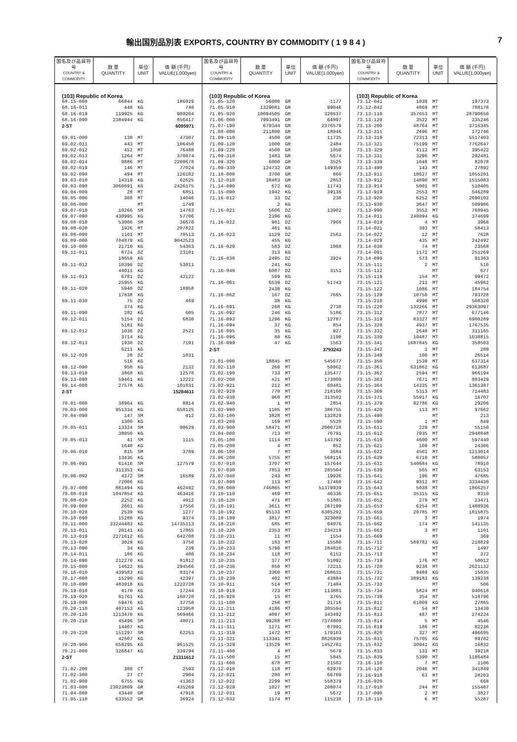輸出国別品別表 EXPORTS, COUNTRY BY COMMODITY ( 1 9 8 4 ) 7
| 国名及び品目符号 COUNTRY & COMMODITY | 数 量 QUANTITY | 単位 UNIT | 価 額 (千円) VALUE(1,000yen) |
| --- | --- | --- | --- |
| (103) Republic of Korea | | | |
| 68.15-000 | 66844 | KG | 186029 |
| 68.16-011 | 440 | KG | 740 |
| 68.16-019 | 119925 | KG | 989204 |
| 68.16-090 | 2384944 | KG | 856417 |
| 2-ST | | | 6095971 |
| 69.01-000 | 130 | MT | 47307 |
| 69.02-011 | 443 | MT | 106450 |
| 69.02-012 | 452 | MT | 76488 |
| 69.02-013 | 1264 | MT | 370074 |
| 69.02-014 | 9886 | MT | 2200678 |
| 69.02-019 | 146 | MT | 77024 |
| 69.02-090 | 494 | MT | 126182 |
| 69.03-010 | 14319 | KG | 62625 |
| 69.03-090 | 3060691 | KG | 2426175 |
| 69.04-000 | 28 | MT | 6851 |
| 69.05-000 | 308 | MT | 14046 |
| 69.06-000 | | MT | 1749 |
| 69.07-010 | 10266 | SM | 14763 |
| 69.07-090 | 430995 | KG | 57706 |
| 69.08-010 | 53006 | SM | 36670 |
| 69.08-020 | 1926 | MT | 207822 |
| 69.08-090 | 1101 | MT | 70513 |
| 69.09-000 | 704879 | KG | 9042523 |
| 69.10-000 | 21710 | KG | 54363 |
| 69.11-011 | 8724 | DZ | 23101 |
| | 18659 | KG | |
| 69.11-012 | 10390 | DZ | 53011 |
| | 44011 | KG | |
| 69.11-013 | 6781 | DZ | 42122 |
| | 25955 | KG | |
| 69.11-020 | 5940 | DZ | 18958 |
| | 17838 | KG | |
| 69.11-030 | 75 | DZ | 469 |
| | 374 | KG | |
| 69.11-090 | 282 | KG | 605 |
| 69.12-011 | 5154 | DZ | 6830 |
| | 5181 | KG | |
| 69.12-012 | 1036 | DZ | 2521 |
| | 3714 | KG | |
| 69.12-013 | 1930 | DZ | 7191 |
| | 6211 | KG | |
| 69.12-020 | 28 | DZ | 1031 |
| | 516 | KG | |
| 69.12-090 | 958 | KG | 2132 |
| 69.13-010 | 3868 | KG | 12578 |
| 69.13-090 | 59461 | KG | 12222 |
| 69.14-000 | 27578 | KG | 101831 |
| 2-ST | | | 15284611 |
| 70.01-000 | 38964 | KG | 8814 |
| 70.03-000 | 951334 | KG | 658125 |
| 70.04-090 | 147 | SM | 412 |
| | 1300 | KG | |
| 70.05-011 | 13324 | SM | 90629 |
| | 38050 | KG | |
| 70.05-013 | 41 | SM | 1115 |
| | 1640 | KG | |
| 70.06-010 | 815 | SM | 3789 |
| | 13436 | KG | |
| 70.06-091 | 61416 | SM | 127579 |
| | 311353 | KG | |
| 70.06-092 | 4372 | SM | 16589 |
| | 72006 | KG | |
| 70.07-000 | 861494 | KG | 462492 |
| 70.08-010 | 1047854 | KG | 463416 |
| 70.08-020 | 2252 | KG | 4912 |
| 70.09-000 | 2661 | KG | 17556 |
| 70.10-020 | 2539 | KG | 1277 |
| 70.10-090 | 15280 | KG | 9374 |
| 70.11-000 | 33244483 | KG | 14735113 |
| 70.13-011 | 20141 | KG | 17865 |
| 70.13-019 | 2271612 | KG | 642708 |
| 70.13-020 | 3029 | KG | 3750 |
| 70.13-090 | 34 | KG | 239 |
| 70.14-011 | 186 | KG | 400 |
| 70.14-090 | 212270 | KG | 81812 |
| 70.15-000 | 14622 | KG | 294566 |
| 70.16-010 | 439583 | KG | 83174 |
| 70.17-000 | 15290 | KG | 42397 |
| 70.18-090 | 483918 | KG | 1222728 |
| 70.19-010 | 4170 | KG | 17244 |
| 70.19-020 | 61761 | KG | 160720 |
| 70.19-090 | 59476 | KG | 37750 |
| 70.20-110 | 407153 | KG | 123958 |
| 70.20-120 | 1213470 | KG | 569466 |
| 70.20-210 | 45496 | SM | 48071 |
| | 14407 | KG | |
| 70.20-220 | 151297 | SM | 62253 |
| | 42507 | KG | |
| 70.20-900 | 658295 | KG | 961525 |
| 70.21-000 | 326847 | KG | 339794 |
| 2-ST | | | 21311612 |
| 71.02-200 | 388 | CT | 2593 |
| 71.02-300 | 27 | CT | 2904 |
| 71.02-900 | 6755 | KG | 41363 |
| 71.03-000 | 23023809 | GR | 435269 |
| 71.04-000 | 43440 | GR | 47918 |
| 71.05-110 | 633552 | GR | 36924 |
| 国名及び品目符号 COUNTRY & COMMODITY | 数 量 QUANTITY | 単位 UNIT | 価 額 (千円) VALUE(1,000yen) |
| --- | --- | --- | --- |
| (103) Republic of Korea | | | |
| 71.05-120 | 56000 | GR | 1177 |
| 71.05-910 | 1329081 | GR | 99046 |
| 71.05-920 | 10094505 | GR | 320637 |
| 71.06-000 | 7993491 | GR | 64897 |
| 71.07-190 | 679344 | GR | 2376579 |
| 71.08-000 | 211800 | GR | 18046 |
| 71.09-110 | 4500 | GR | 11735 |
| 71.09-120 | 1000 | GR | 2484 |
| 71.09-220 | 4500 | GR | 1050 |
| 71.09-310 | 1483 | GR | 5674 |
| 71.09-320 | 6000 | GR | 3525 |
| 71.09-330 | 124732 | GR | 149359 |
| 71.10-000 | 3700 | GR | 860 |
| 71.12-010 | 38483 | GR | 2853 |
| 71.14-090 | 672 | KG | 11743 |
| 71.15-090 | 1942 | KG | 39136 |
| 71.16-012 | 33 | DZ | 238 |
| | 2 | KG | |
| 71.16-021 | 5606 | DZ | 13902 |
| | 2396 | KG | |
| 71.16-022 | 981 | DZ | 7966 |
| | 461 | KG | |
| 71.16-023 | 1129 | DZ | 2561 |
| | 455 | KG | |
| 71.16-029 | 583 | DZ | 1068 |
| | 313 | KG | |
| 71.16-030 | 2495 | DZ | 3924 |
| | 241 | KG | |
| 71.16-040 | 6087 | DZ | 3151 |
| | 599 | KG | |
| 71.16-061 | 6539 | DZ | 51743 |
| | 2430 | KG | |
| 71.16-062 | 167 | DZ | 7665 |
| | 38 | KG | |
| 71.16-091 | 268 | KG | 2738 |
| 71.16-092 | 246 | KG | 5186 |
| 71.16-093 | 1296 | KG | 12787 |
| 71.16-094 | 37 | KG | 854 |
| 71.16-095 | 35 | KG | 927 |
| 71.16-096 | 80 | KG | 1198 |
| 71.16-099 | 47 | KG | 1563 |
| 2-ST | | | 3793243 |
| 73.01-000 | 18845 | MT | 545677 |
| 73.02-110 | 260 | MT | 50062 |
| 73.02-190 | 733 | MT | 135477 |
| 73.02-200 | 421 | MT | 173009 |
| 73.02-921 | 212 | MT | 60481 |
| 73.02-929 | 770 | MT | 218160 |
| 73.02-930 | 960 | MT | 313502 |
| 73.02-940 | 1 | MT | 2854 |
| 73.02-990 | 1105 | MT | 386755 |
| 73.03-100 | 3828 | MT | 132829 |
| 73.03-200 | 169 | MT | 5520 |
| 73.03-900 | 58471 | MT | 2000728 |
| 73.04-000 | 713 | MT | 76791 |
| 73.05-100 | 1114 | MT | 143792 |
| 73.05-200 | 4 | MT | 852 |
| 73.06-100 | 7 | MT | 3684 |
| 73.06-200 | 5755 | MT | 568116 |
| 73.07-010 | 3707 | MT | 157644 |
| 73.07-030 | 7853 | MT | 285504 |
| 73.07-040 | 243 | MT | 19926 |
| 73.07-090 | 113 | MT | 17460 |
| 73.08-000 | 746865 | MT | 51379939 |
| 73.10-110 | 469 | MT | 46336 |
| 73.10-120 | 471 | MT | 51885 |
| 73.10-191 | 3611 | MT | 267199 |
| 73.10-192 | 95133 | MT | 6305292 |
| 73.10-199 | 3817 | MT | 323089 |
| 73.10-210 | 685 | MT | 64076 |
| 73.10-220 | 2353 | MT | 234219 |
| 73.10-231 | 11 | MT | 1554 |
| 73.10-232 | 183 | MT | 15580 |
| 73.10-233 | 5790 | MT | 284816 |
| 73.10-234 | 118 | MT | 6153 |
| 73.10-235 | 377 | MT | 51092 |
| 73.10-236 | 850 | MT | 72211 |
| 73.10-237 | 3360 | MT | 268631 |
| 73.10-239 | 402 | MT | 43884 |
| 73.10-911 | 514 | MT | 71404 |
| 73.10-919 | 723 | MT | 113881 |
| 73.10-920 | 15 | MT | 3765 |
| 73.11-100 | 250 | MT | 21716 |
| 73.11-211 | 4186 | MT | 305594 |
| 73.11-212 | 4097 | MT | 343492 |
| 73.11-213 | 99288 | MT | 7374809 |
| 73.11-311 | 1271 | MT | 87091 |
| 73.11-319 | 1472 | MT | 179103 |
| 73.11-321 | 113341 | MT | 8826939 |
| 73.11-329 | 13529 | MT | 1452701 |
| 73.11-400 | 4 | MT | 5679 |
| 73.11-500 | 15 | MT | 5845 |
| 73.11-600 | 678 | MT | 21503 |
| 73.12-010 | 118 | MT | 62970 |
| 73.12-021 | 280 | MT | 66769 |
| 73.12-022 | 2299 | MT | 558379 |
| 73.12-029 | 1027 | MT | 208074 |
| 73.12-031 | 19 | MT | 5672 |
| 73.12-032 | 1174 | MT | 115238 |
| 国名及び品目符号 COUNTRY & COMMODITY | 数 量 QUANTITY | 単位 UNIT | 価 額 (千円) VALUE(1,000yen) |
| --- | --- | --- | --- |
| (103) Republic of Korea | | | |
| 73.12-041 | 1039 | MT | 197373 |
| 73.12-042 | 4869 | MT | 788178 |
| 73.13-110 | 357653 | MT | 28790650 |
| 73.13-120 | 3522 | MT | 235246 |
| 73.13-200 | 48764 | MT | 3716345 |
| 73.13-311 | 2496 | MT | 172746 |
| 73.13-319 | 72313 | MT | 5517403 |
| 73.13-321 | 75199 | MT | 7762647 |
| 73.13-329 | 4112 | MT | 395422 |
| 73.13-331 | 3296 | MT | 292481 |
| 73.13-339 | 1048 | MT | 82078 |
| 73.13-490 | 143 | MT | 27892 |
| 73.13-911 | 10627 | MT | 1055201 |
| 73.13-912 | 14890 | MT | 1515083 |
| 73.13-914 | 5001 | MT | 510405 |
| 73.13-919 | 2553 | MT | 546289 |
| 73.13-920 | 6252 | MT | 2690102 |
| 73.13-930 | 3647 | MT | 509986 |
| 73.13-990 | 3552 | MT | 760945 |
| 73.14-011 | 240094 | KG | 374699 |
| 73.14-019 | 4 | MT | 3968 |
| 73.14-021 | 393 | MT | 58413 |
| 73.14-022 | 12 | MT | 7628 |
| 73.14-029 | 435 | MT | 242492 |
| 73.14-030 | 74 | MT | 23568 |
| 73.14-091 | 1172 | MT | 251269 |
| 73.14-099 | 573 | MT | 91363 |
| 73.15-111 | 2 | MT | 510 |
| 73.15-112 | | MT | 677 |
| 73.15-119 | 154 | MT | 99472 |
| 73.15-121 | 211 | MT | 45962 |
| 73.15-122 | 1086 | MT | 184754 |
| 73.15-129 | 10750 | MT | 793728 |
| 73.15-210 | 4990 | MT | 508320 |
| 73.15-220 | 132266 | MT | 29363097 |
| 73.15-312 | 7877 | MT | 677146 |
| 73.15-319 | 83327 | MT | 6900289 |
| 73.15-320 | 4937 | MT | 1767535 |
| 73.15-332 | 2648 | MT | 311165 |
| 73.15-339 | 10487 | MT | 1038815 |
| 73.15-341 | 1687845 | KG | 358503 |
| 73.15-342 | 1 | MT | 280 |
| 73.15-349 | 100 | MT | 26514 |
| 73.15-350 | 1539 | MT | 637314 |
| 73.15-361 | 631862 | KG | 613687 |
| 73.15-362 | 2594 | MT | 966194 |
| 73.15-363 | 7671 | MT | 883429 |
| 73.15-364 | 14335 | MT | 1361387 |
| 73.15-369 | 5313 | MT | 714483 |
| 73.15-371 | 55917 | KG | 16707 |
| 73.15-379 | 92786 | KG | 29206 |
| 73.15-420 | 113 | MT | 97662 |
| 73.15-490 | | MT | 213 |
| 73.15-590 | 1 | MT | 849 |
| 73.15-611 | 229 | MT | 55150 |
| 73.15-612 | 7935 | MT | 2948848 |
| 73.15-619 | 4600 | MT | 597440 |
| 73.15-621 | 100 | MT | 24306 |
| 73.15-622 | 4501 | MT | 1213014 |
| 73.15-629 | 6710 | MT | 580057 |
| 73.15-631 | 540684 | KG | 78910 |
| 73.15-639 | 565 | MT | 63153 |
| 73.15-641 | 196 | MT | 47685 |
| 73.15-642 | 9312 | MT | 3334430 |
| 73.15-643 | 5038 | MT | 1866257 |
| 73.15-651 | 35315 | KG | 9310 |
| 73.15-652 | 279 | MT | 23471 |
| 73.15-653 | 6254 | MT | 1488936 |
| 73.15-659 | 20785 | MT | 1815875 |
| 73.15-661 | 3 | MT | 1974 |
| 73.15-662 | 174 | MT | 141135 |
| 73.15-663 | 3 | MT | 1101 |
| 73.15-669 | | MT | 369 |
| 73.15-711 | 589782 | KG | 218829 |
| 73.15-712 | | MT | 1497 |
| 73.15-713 | | MT | 372 |
| 73.15-719 | 176 | MT | 50012 |
| 73.15-720 | 9238 | MT | 2621132 |
| 73.15-731 | 9489 | KG | 15035 |
| 73.15-732 | 389183 | KG | 139238 |
| 73.15-733 | | MT | 506 |
| 73.15-734 | 5824 | MT | 940618 |
| 73.15-739 | 354 | MT | 518796 |
| 73.15-811 | 61809 | KG | 27865 |
| 73.15-812 | 54 | MT | 13430 |
| 73.15-813 | 487 | MT | 274224 |
| 73.15-814 | 5 | MT | 4546 |
| 73.15-819 | 186 | MT | 82236 |
| 73.15-820 | 327 | MT | 496695 |
| 73.15-831 | 75705 | KG | 89782 |
| 73.15-832 | 30941 | KG | 16832 |
| 73.15-833 | 131 | MT | 39218 |
| 73.15-839 | 5390 | MT | 1186484 |
| 73.16-110 | 7 | MT | 1106 |
| 73.16-120 | 2046 | MT | 341849 |
| 73.16-910 | 63 | MT | 28203 |
| 73.16-920 | | MT | 668 |
| 73.17-010 | 244 | MT | 155487 |
| 73.17-090 | 2 | MT | 3827 |
| 73.18-110 | 6 | MT | 55287 |